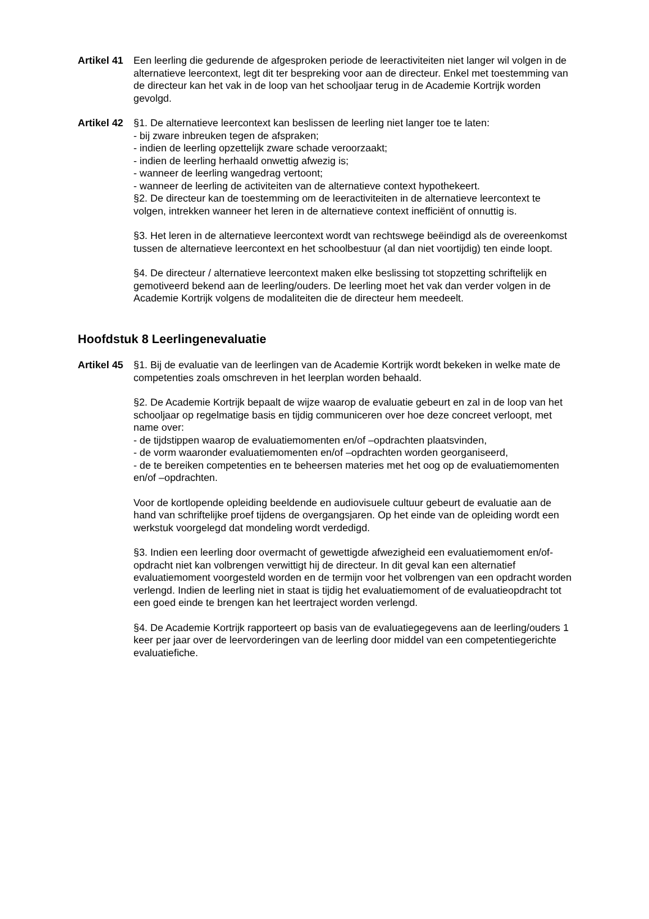Artikel 41
Een leerling die gedurende de afgesproken periode de leeractiviteiten niet langer wil volgen in de alternatieve leercontext, legt dit ter bespreking voor aan de directeur. Enkel met toestemming van de directeur kan het vak in de loop van het schooljaar terug in de Academie Kortrijk worden gevolgd.
Artikel 42
§1. De alternatieve leercontext kan beslissen de leerling niet langer toe te laten:
- bij zware inbreuken tegen de afspraken;
- indien de leerling opzettelijk zware schade veroorzaakt;
- indien de leerling herhaald onwettig afwezig is;
- wanneer de leerling wangedrag vertoont;
- wanneer de leerling de activiteiten van de alternatieve context hypothekeert.
§2. De directeur kan de toestemming om de leeractiviteiten in de alternatieve leercontext te volgen, intrekken wanneer het leren in de alternatieve context inefficiënt of onnuttig is.
§3. Het leren in de alternatieve leercontext wordt van rechtswege beëindigd als de overeenkomst tussen de alternatieve leercontext en het schoolbestuur (al dan niet voortijdig) ten einde loopt.
§4. De directeur / alternatieve leercontext maken elke beslissing tot stopzetting schriftelijk en gemotiveerd bekend aan de leerling/ouders. De leerling moet het vak dan verder volgen in de Academie Kortrijk volgens de modaliteiten die de directeur hem meedeelt.
Hoofdstuk 8 Leerlingenevaluatie
Artikel 45
§1. Bij de evaluatie van de leerlingen van de Academie Kortrijk wordt bekeken in welke mate de competenties zoals omschreven in het leerplan worden behaald.
§2. De Academie Kortrijk bepaalt de wijze waarop de evaluatie gebeurt en zal in de loop van het schooljaar op regelmatige basis en tijdig communiceren over hoe deze concreet verloopt, met name over:
- de tijdstippen waarop de evaluatiemomenten en/of –opdrachten plaatsvinden,
- de vorm waaronder evaluatiemomenten en/of –opdrachten worden georganiseerd,
- de te bereiken competenties en te beheersen materies met het oog op de evaluatiemomenten en/of –opdrachten.
Voor de kortlopende opleiding beeldende en audiovisuele cultuur gebeurt de evaluatie aan de hand van schriftelijke proef tijdens de overgangsjaren. Op het einde van de opleiding wordt een werkstuk voorgelegd dat mondeling wordt verdedigd.
§3. Indien een leerling door overmacht of gewettigde afwezigheid een evaluatiemoment en/of-opdracht niet kan volbrengen verwittigt hij de directeur. In dit geval kan een alternatief evaluatiemoment voorgesteld worden en de termijn voor het volbrengen van een opdracht worden verlengd. Indien de leerling niet in staat is tijdig het evaluatiemoment of de evaluatieopdracht tot een goed einde te brengen kan het leertraject worden verlengd.
§4. De Academie Kortrijk rapporteert op basis van de evaluatiegegevens aan de leerling/ouders 1 keer per jaar over de leervorderingen van de leerling door middel van een competentiegerichte evaluatiefiche.